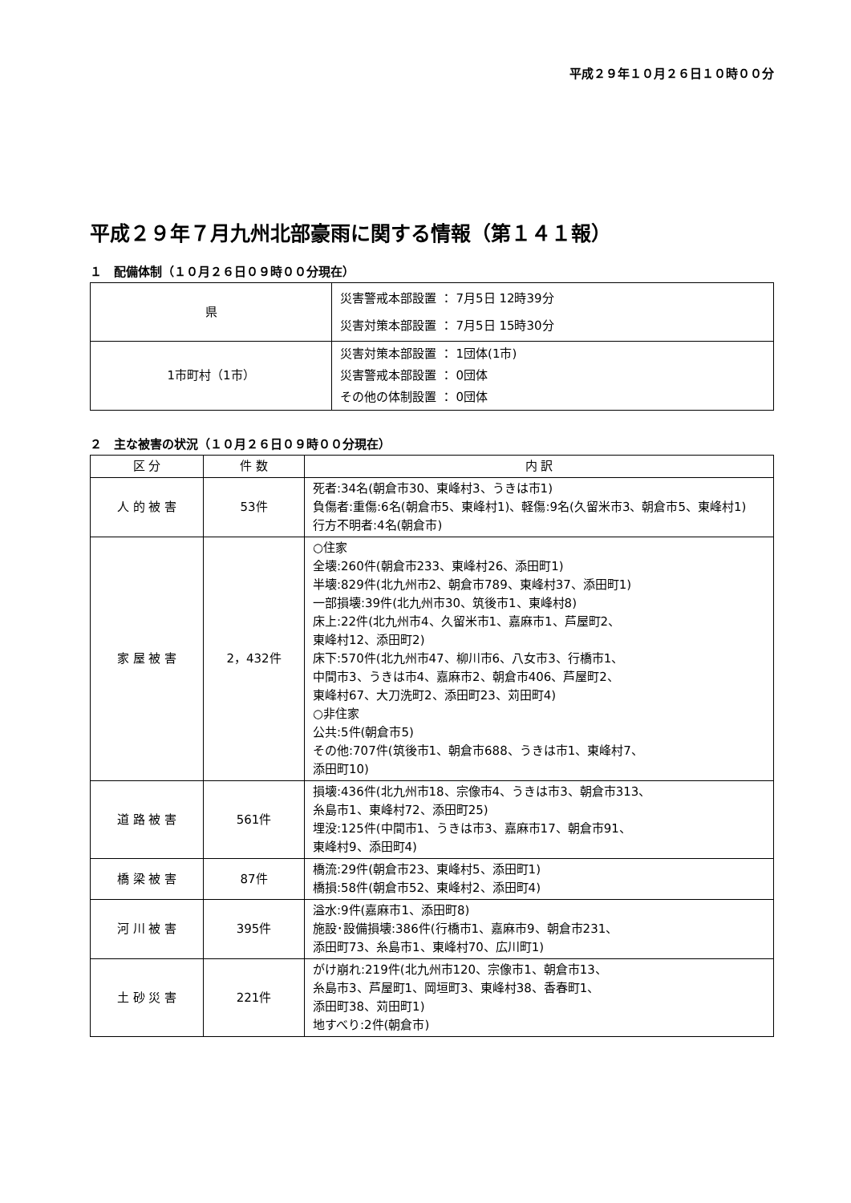平成２９年１０月２６日１０時００分
平成２９年７月九州北部豪雨に関する情報（第１４１報）
１　配備体制（１０月２６日０９時００分現在）
| 県 | 災害警戒本部設置 ： 7月5日 12時39分 災害対策本部設置 ： 7月5日 15時30分 |
| 1市町村（1市） | 災害対策本部設置 ： 1団体(1市) 災害警戒本部設置 ： 0団体 その他の体制設置 ： 0団体 |
２　主な被害の状況（１０月２６日０９時００分現在）
| 区 分 | 件 数 | 内 訳 |
| --- | --- | --- |
| 人 的 被 害 | 53件 | 死者:34名(朝倉市30、東峰村3、うきは市1) 負傷者:重傷:6名(朝倉市5、東峰村1)、軽傷:9名(久留米市3、朝倉市5、東峰村1) 行方不明者:4名(朝倉市) |
| 家 屋 被 害 | 2，432件 | ○住家 全壊:260件(朝倉市233、東峰村26、添田町1) 半壊:829件(北九州市2、朝倉市789、東峰村37、添田町1) 一部損壊:39件(北九州市30、筑後市1、東峰村8) 床上:22件(北九州市4、久留米市1、嘉麻市1、芦屋町2、 東峰村12、添田町2) 床下:570件(北九州市47、柳川市6、八女市3、行橋市1、 中間市3、うきは市4、嘉麻市2、朝倉市406、芦屋町2、 東峰村67、大刀洗町2、添田町23、苅田町4) ○非住家 公共:5件(朝倉市5) その他:707件(筑後市1、朝倉市688、うきは市1、東峰村7、 添田町10) |
| 道 路 被 害 | 561件 | 損壊:436件(北九州市18、宗像市4、うきは市3、朝倉市313、 糸島市1、東峰村72、添田町25) 埋没:125件(中間市1、うきは市3、嘉麻市17、朝倉市91、 東峰村9、添田町4) |
| 橋 梁 被 害 | 87件 | 橋流:29件(朝倉市23、東峰村5、添田町1) 橋損:58件(朝倉市52、東峰村2、添田町4) |
| 河 川 被 害 | 395件 | 溢水:9件(嘉麻市1、添田町8) 施設･設備損壊:386件(行橋市1、嘉麻市9、朝倉市231、 添田町73、糸島市1、東峰村70、広川町1) |
| 土 砂 災 害 | 221件 | がけ崩れ:219件(北九州市120、宗像市1、朝倉市13、 糸島市3、芦屋町1、岡垣町3、東峰村38、香春町1、 添田町38、苅田町1) 地すべり:2件(朝倉市) |